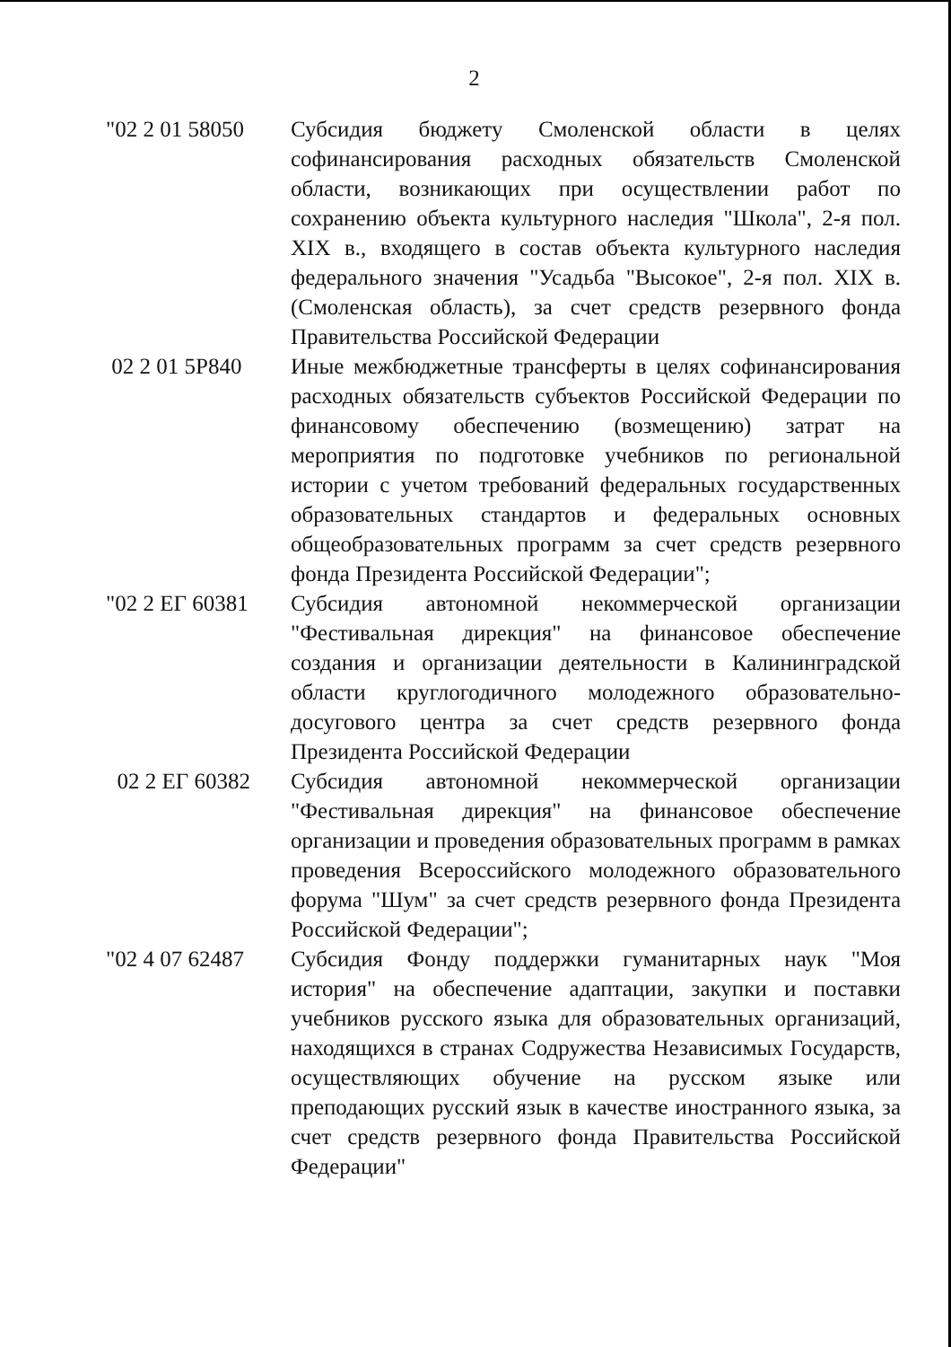2
| "02 2 01 58050 | Субсидия бюджету Смоленской области в целях софинансирования расходных обязательств Смоленской области, возникающих при осуществлении работ по сохранению объекта культурного наследия "Школа", 2-я пол. XIX в., входящего в состав объекта культурного наследия федерального значения "Усадьба "Высокое", 2-я пол. XIX в. (Смоленская область), за счет средств резервного фонда Правительства Российской Федерации |
| 02 2 01 5Р840 | Иные межбюджетные трансферты в целях софинансирования расходных обязательств субъектов Российской Федерации по финансовому обеспечению (возмещению) затрат на мероприятия по подготовке учебников по региональной истории с учетом требований федеральных государственных образовательных стандартов и федеральных основных общеобразовательных программ за счет средств резервного фонда Президента Российской Федерации"; |
| "02 2 ЕГ 60381 | Субсидия автономной некоммерческой организации "Фестивальная дирекция" на финансовое обеспечение создания и организации деятельности в Калининградской области круглогодичного молодежного образовательно-досугового центра за счет средств резервного фонда Президента Российской Федерации |
| 02 2 ЕГ 60382 | Субсидия автономной некоммерческой организации "Фестивальная дирекция" на финансовое обеспечение организации и проведения образовательных программ в рамках проведения Всероссийского молодежного образовательного форума "Шум" за счет средств резервного фонда Президента Российской Федерации"; |
| "02 4 07 62487 | Субсидия Фонду поддержки гуманитарных наук "Моя история" на обеспечение адаптации, закупки и поставки учебников русского языка для образовательных организаций, находящихся в странах Содружества Независимых Государств, осуществляющих обучение на русском языке или преподающих русский язык в качестве иностранного языка, за счет средств резервного фонда Правительства Российской Федерации" |